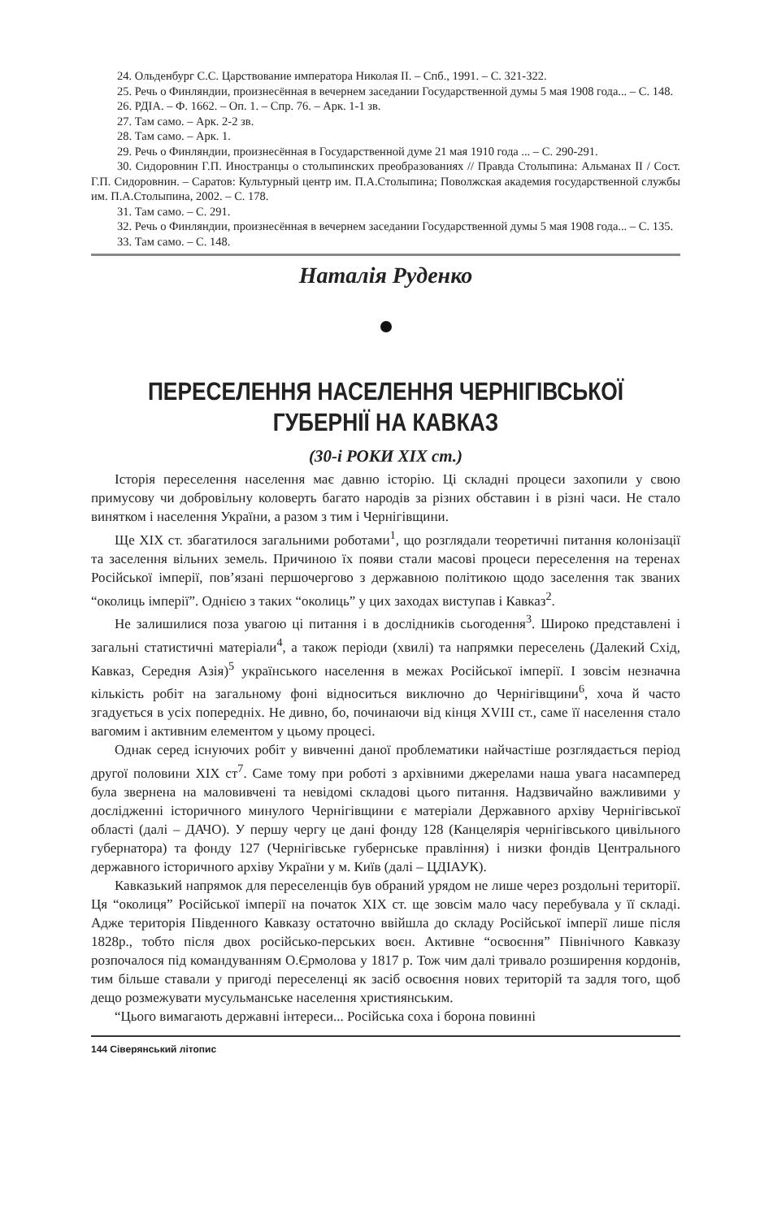24. Ольденбург С.С. Царствование императора Николая II. – Спб., 1991. – С. 321-322.
25. Речь о Финляндии, произнесённая в вечернем заседании Государственной думы 5 мая 1908 года... – С. 148.
26. РДІА. – Ф. 1662. – Оп. 1. – Спр. 76. – Арк. 1-1 зв.
27. Там само. – Арк. 2-2 зв.
28. Там само. – Арк. 1.
29. Речь о Финляндии, произнесённая в Государственной думе 21 мая 1910 года ... – С. 290-291.
30. Сидоровнин Г.П. Иностранцы о столыпинских преобразованиях // Правда Столыпина: Альманах II / Сост. Г.П. Сидоровнин. – Саратов: Культурный центр им. П.А.Столыпина; Поволжская академия государственной службы им. П.А.Столыпина, 2002. – С. 178.
31. Там само. – С. 291.
32. Речь о Финляндии, произнесённая в вечернем заседании Государственной думы 5 мая 1908 года... – С. 135.
33. Там само. – С. 148.
Наталія Руденко
ПЕРЕСЕЛЕННЯ НАСЕЛЕННЯ ЧЕРНІГІВСЬКОЇ
ГУБЕРНІЇ НА КАВКАЗ
(30-і РОКИ XIX ст.)
Історія переселення населення має давню історію. Ці складні процеси захопили у свою примусову чи добровільну коловерть багато народів за різних обставин і в різні часи. Не стало винятком і населення України, а разом з тим і Чернігівщини.
Ще XIX ст. збагатилося загальними роботами<sup>1</sup>, що розглядали теоретичні питання колонізації та заселення вільних земель. Причиною їх появи стали масові процеси переселення на теренах Російської імперії, пов’язані першочергово з державною політикою щодо заселення так званих “околиць імперії”. Однією з таких “околиць” у цих заходах виступав і Кавказ<sup>2</sup>.
Не залишилися поза увагою ці питання і в дослідників сьогодення<sup>3</sup>. Широко представлені і загальні статистичні матеріали<sup>4</sup>, а також періоди (хвилі) та напрямки переселень (Далекий Схід, Кавказ, Середня Азія)<sup>5</sup> українського населення в межах Російської імперії. І зовсім незначна кількість робіт на загальному фоні відноситься виключно до Чернігівщини<sup>6</sup>, хоча й часто згадується в усіх попередніх. Не дивно, бо, починаючи від кінця XVIII ст., саме її населення стало вагомим і активним елементом у цьому процесі.
Однак серед існуючих робіт у вивченні даної проблематики найчастіше розглядається період другої половини XIX ст<sup>7</sup>. Саме тому при роботі з архівними джерелами наша увага насамперед була звернена на маловивчені та невідомі складові цього питання. Надзвичайно важливими у дослідженні історичного минулого Чернігівщини є матеріали Державного архіву Чернігівської області (далі – ДАЧО). У першу чергу це дані фонду 128 (Канцелярія чернігівського цивільного губернатора) та фонду 127 (Чернігівське губернське правління) і низки фондів Центрального державного історичного архіву України у м. Київ (далі – ЦДІАУК).
Кавказький напрямок для переселенців був обраний урядом не лише через роздольні території. Ця “околиця” Російської імперії на початок XIX ст. ще зовсім мало часу перебувала у її складі. Адже територія Південного Кавказу остаточно ввійшла до складу Російської імперії лише після 1828р., тобто після двох російсько-перських воєн. Активне “освоєння” Північного Кавказу розпочалося під командуванням О.Єрмолова у 1817 р. Тож чим далі тривало розширення кордонів, тим більше ставали у пригоді переселенці як засіб освоєння нових територій та задля того, щоб дещо розмежувати мусульманське населення християнським.
“Цього вимагають державні інтереси... Російська соха і борона повинні
144 Сіверянський літопис